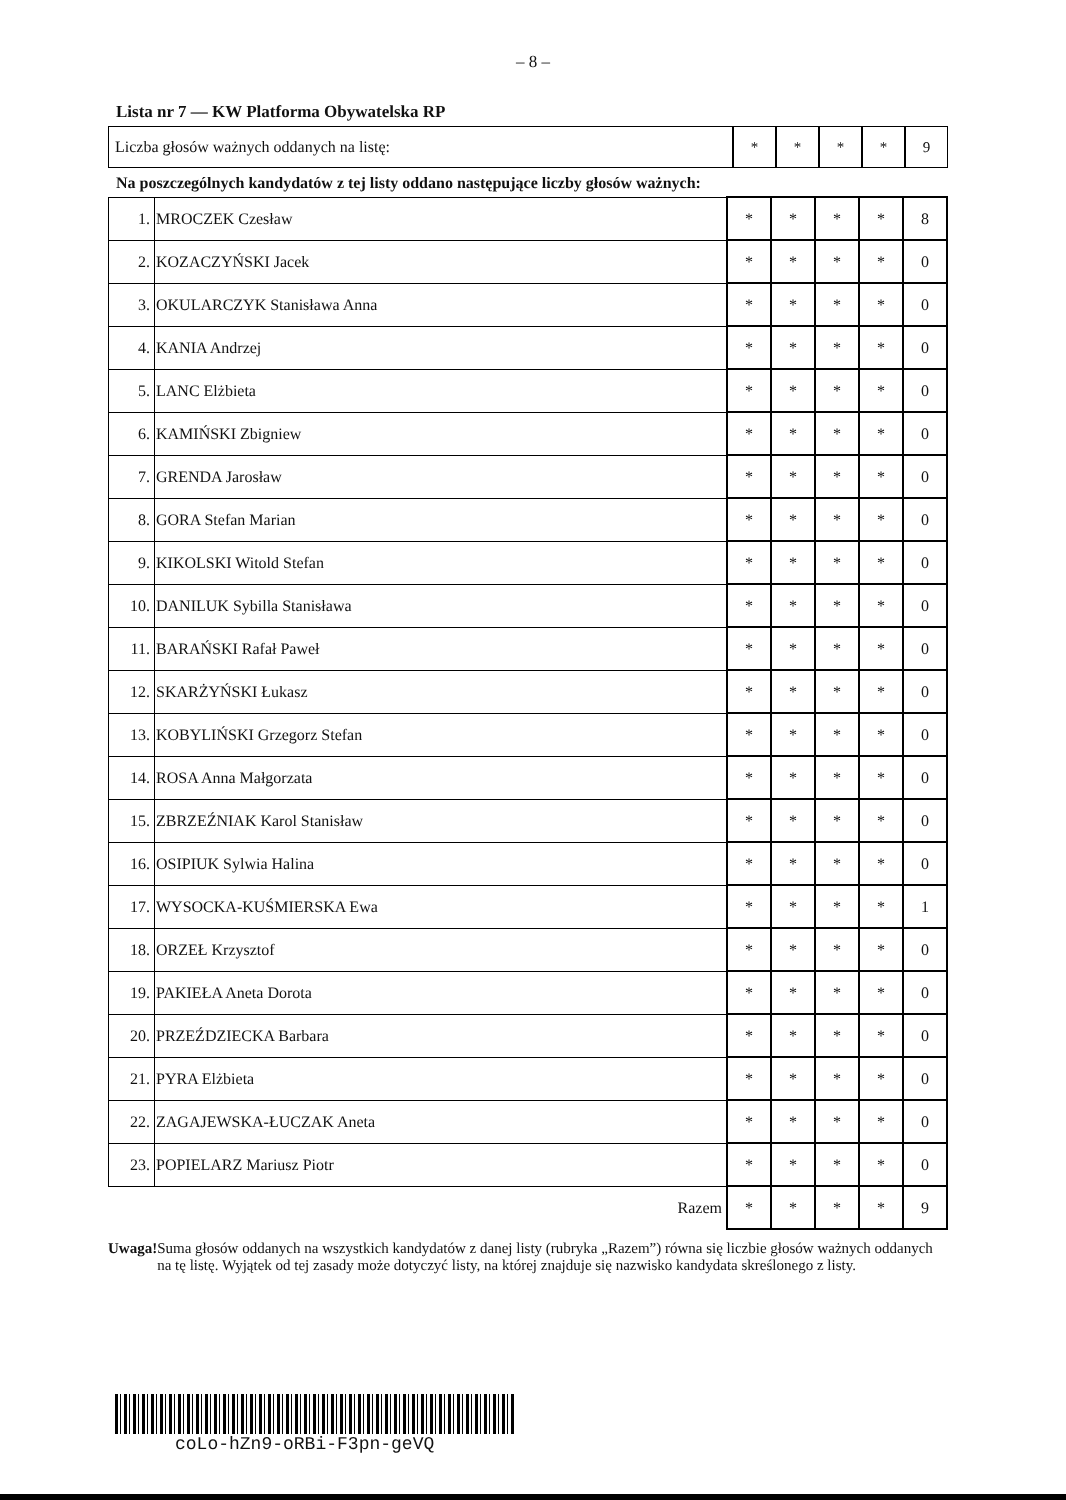– 8 –
Lista nr 7 — KW Platforma Obywatelska RP
Liczba głosów ważnych oddanych na listę:
* * * * 9
Na poszczególnych kandydatów z tej listy oddano następujące liczby głosów ważnych:
| 1. | MROCZEK Czesław | * | * | * | * | 8 |
| 2. | KOZACZYŃSKI Jacek | * | * | * | * | 0 |
| 3. | OKULARCZYK Stanisława Anna | * | * | * | * | 0 |
| 4. | KANIA Andrzej | * | * | * | * | 0 |
| 5. | LANC Elżbieta | * | * | * | * | 0 |
| 6. | KAMIŃSKI Zbigniew | * | * | * | * | 0 |
| 7. | GRENDA Jarosław | * | * | * | * | 0 |
| 8. | GORA Stefan Marian | * | * | * | * | 0 |
| 9. | KIKOLSKI Witold Stefan | * | * | * | * | 0 |
| 10. | DANILUK Sybilla Stanisława | * | * | * | * | 0 |
| 11. | BARAŃSKI Rafał Paweł | * | * | * | * | 0 |
| 12. | SKARŻYŃSKI Łukasz | * | * | * | * | 0 |
| 13. | KOBYLIŃSKI Grzegorz Stefan | * | * | * | * | 0 |
| 14. | ROSA Anna Małgorzata | * | * | * | * | 0 |
| 15. | ZBRZEŹNIAK Karol Stanisław | * | * | * | * | 0 |
| 16. | OSIPIUK Sylwia Halina | * | * | * | * | 0 |
| 17. | WYSOCKA-KUŚMIERSKA Ewa | * | * | * | * | 1 |
| 18. | ORZEŁ Krzysztof | * | * | * | * | 0 |
| 19. | PAKIEŁA Aneta Dorota | * | * | * | * | 0 |
| 20. | PRZEŹDZIECKA Barbara | * | * | * | * | 0 |
| 21. | PYRA Elżbieta | * | * | * | * | 0 |
| 22. | ZAGAJEWSKA-ŁUCZAK Aneta | * | * | * | * | 0 |
| 23. | POPIELARZ Mariusz Piotr | * | * | * | * | 0 |
| Razem | | * | * | * | * | 9 |
Uwaga! Suma głosów oddanych na wszystkich kandydatów z danej listy (rubryka „Razem”) równa się liczbie głosów ważnych oddanych na tę listę. Wyjątek od tej zasady może dotyczyć listy, na której znajduje się nazwisko kandydata skreślonego z listy.
coLo-hZn9-oRBi-F3pn-geVQ